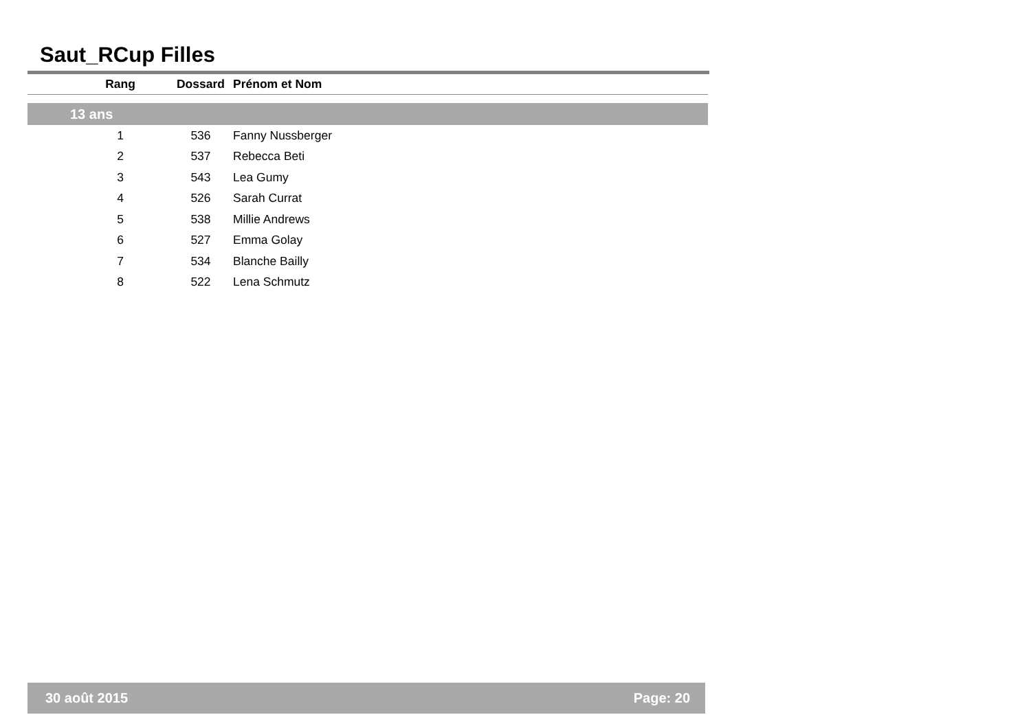Saut_RCup Filles
| Rang | Dossard | Prénom et Nom |
| --- | --- | --- |
| 13 ans | | |
| 1 | 536 | Fanny Nussberger |
| 2 | 537 | Rebecca Beti |
| 3 | 543 | Lea Gumy |
| 4 | 526 | Sarah Currat |
| 5 | 538 | Millie Andrews |
| 6 | 527 | Emma Golay |
| 7 | 534 | Blanche Bailly |
| 8 | 522 | Lena Schmutz |
30 août 2015 Page: 20